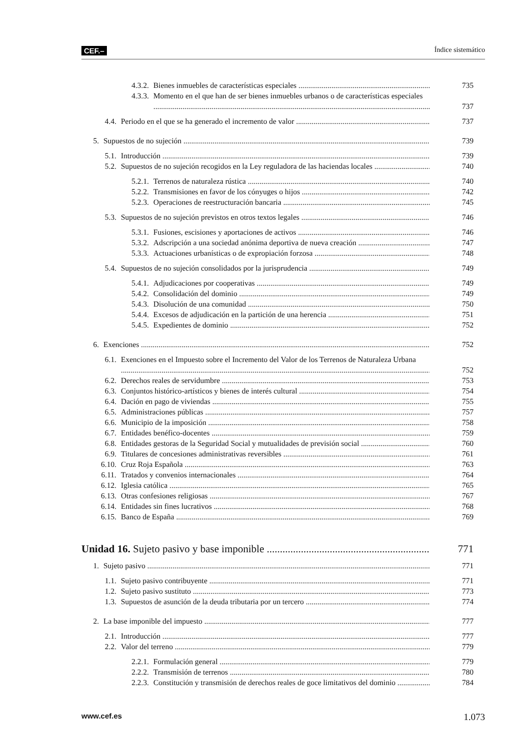CEF.– Índice sistemático
4.3.2. Bienes inmuebles de características especiales 735
4.3.3. Momento en el que han de ser bienes inmuebles urbanos o de características especiales 737
4.4. Periodo en el que se ha generado el incremento de valor 737
5. Supuestos de no sujeción 739
5.1. Introducción 739
5.2. Supuestos de no sujeción recogidos en la Ley reguladora de las haciendas locales 740
5.2.1. Terrenos de naturaleza rústica 740
5.2.2. Transmisiones en favor de los cónyuges o hijos 742
5.2.3. Operaciones de reestructuración bancaria 745
5.3. Supuestos de no sujeción previstos en otros textos legales 746
5.3.1. Fusiones, escisiones y aportaciones de activos 746
5.3.2. Adscripción a una sociedad anónima deportiva de nueva creación 747
5.3.3. Actuaciones urbanísticas o de expropiación forzosa 748
5.4. Supuestos de no sujeción consolidados por la jurisprudencia 749
5.4.1. Adjudicaciones por cooperativas 749
5.4.2. Consolidación del dominio 749
5.4.3. Disolución de una comunidad 750
5.4.4. Excesos de adjudicación en la partición de una herencia 751
5.4.5. Expedientes de dominio 752
6. Exenciones 752
6.1. Exenciones en el Impuesto sobre el Incremento del Valor de los Terrenos de Naturaleza Urbana 752
6.2. Derechos reales de servidumbre 753
6.3. Conjuntos histórico-artísticos y bienes de interés cultural 754
6.4. Dación en pago de viviendas 755
6.5. Administraciones públicas 757
6.6. Municipio de la imposición 758
6.7. Entidades benéfico-docentes 759
6.8. Entidades gestoras de la Seguridad Social y mutualidades de previsión social 760
6.9. Titulares de concesiones administrativas reversibles 761
6.10. Cruz Roja Española 763
6.11. Tratados y convenios internacionales 764
6.12. Iglesia católica 765
6.13. Otras confesiones religiosas 767
6.14. Entidades sin fines lucrativos 768
6.15. Banco de España 769
Unidad 16. Sujeto pasivo y base imponible 771
1. Sujeto pasivo 771
1.1. Sujeto pasivo contribuyente 771
1.2. Sujeto pasivo sustituto 773
1.3. Supuestos de asunción de la deuda tributaria por un tercero 774
2. La base imponible del impuesto 777
2.1. Introducción 777
2.2. Valor del terreno 779
2.2.1. Formulación general 779
2.2.2. Transmisión de terrenos 780
2.2.3. Constitución y transmisión de derechos reales de goce limitativos del dominio 784
www.cef.es 1.073